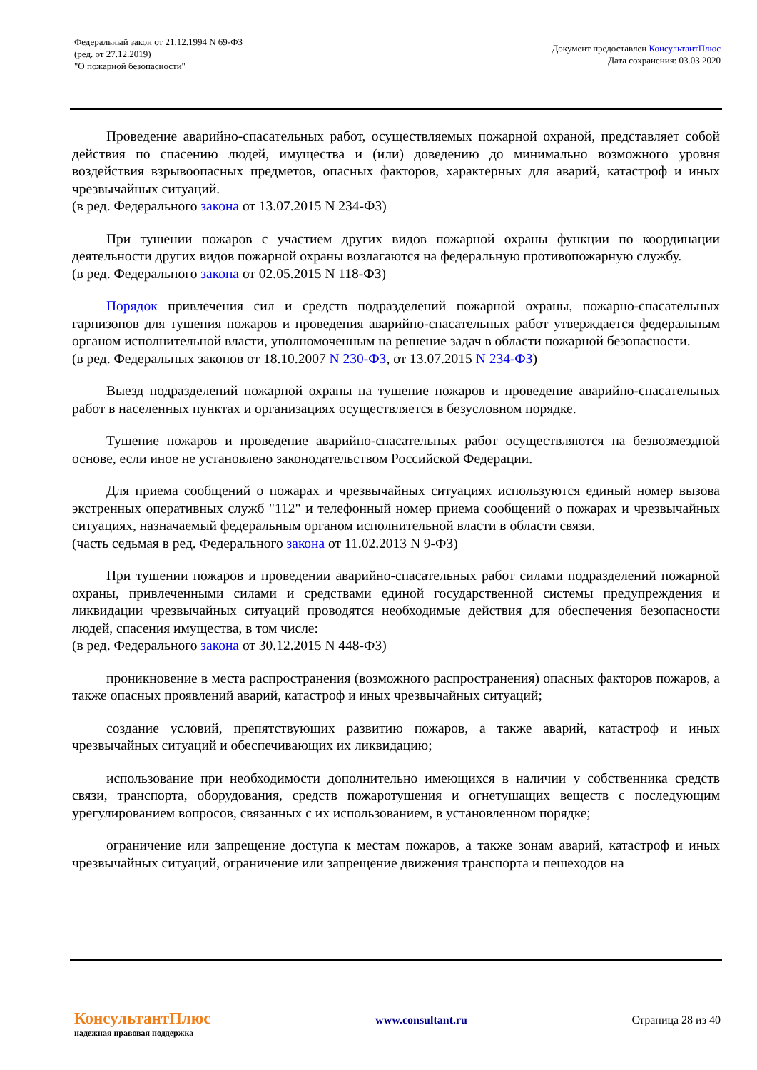Федеральный закон от 21.12.1994 N 69-ФЗ
(ред. от 27.12.2019)
"О пожарной безопасности"
Документ предоставлен КонсультантПлюс
Дата сохранения: 03.03.2020
Проведение аварийно-спасательных работ, осуществляемых пожарной охраной, представляет собой действия по спасению людей, имущества и (или) доведению до минимально возможного уровня воздействия взрывоопасных предметов, опасных факторов, характерных для аварий, катастроф и иных чрезвычайных ситуаций.
(в ред. Федерального закона от 13.07.2015 N 234-ФЗ)
При тушении пожаров с участием других видов пожарной охраны функции по координации деятельности других видов пожарной охраны возлагаются на федеральную противопожарную службу.
(в ред. Федерального закона от 02.05.2015 N 118-ФЗ)
Порядок привлечения сил и средств подразделений пожарной охраны, пожарно-спасательных гарнизонов для тушения пожаров и проведения аварийно-спасательных работ утверждается федеральным органом исполнительной власти, уполномоченным на решение задач в области пожарной безопасности.
(в ред. Федеральных законов от 18.10.2007 N 230-ФЗ, от 13.07.2015 N 234-ФЗ)
Выезд подразделений пожарной охраны на тушение пожаров и проведение аварийно-спасательных работ в населенных пунктах и организациях осуществляется в безусловном порядке.
Тушение пожаров и проведение аварийно-спасательных работ осуществляются на безвозмездной основе, если иное не установлено законодательством Российской Федерации.
Для приема сообщений о пожарах и чрезвычайных ситуациях используются единый номер вызова экстренных оперативных служб "112" и телефонный номер приема сообщений о пожарах и чрезвычайных ситуациях, назначаемый федеральным органом исполнительной власти в области связи.
(часть седьмая в ред. Федерального закона от 11.02.2013 N 9-ФЗ)
При тушении пожаров и проведении аварийно-спасательных работ силами подразделений пожарной охраны, привлеченными силами и средствами единой государственной системы предупреждения и ликвидации чрезвычайных ситуаций проводятся необходимые действия для обеспечения безопасности людей, спасения имущества, в том числе:
(в ред. Федерального закона от 30.12.2015 N 448-ФЗ)
проникновение в места распространения (возможного распространения) опасных факторов пожаров, а также опасных проявлений аварий, катастроф и иных чрезвычайных ситуаций;
создание условий, препятствующих развитию пожаров, а также аварий, катастроф и иных чрезвычайных ситуаций и обеспечивающих их ликвидацию;
использование при необходимости дополнительно имеющихся в наличии у собственника средств связи, транспорта, оборудования, средств пожаротушения и огнетушащих веществ с последующим урегулированием вопросов, связанных с их использованием, в установленном порядке;
ограничение или запрещение доступа к местам пожаров, а также зонам аварий, катастроф и иных чрезвычайных ситуаций, ограничение или запрещение движения транспорта и пешеходов на
КонсультантПлюс
надежная правовая поддержка
www.consultant.ru Страница 28 из 40